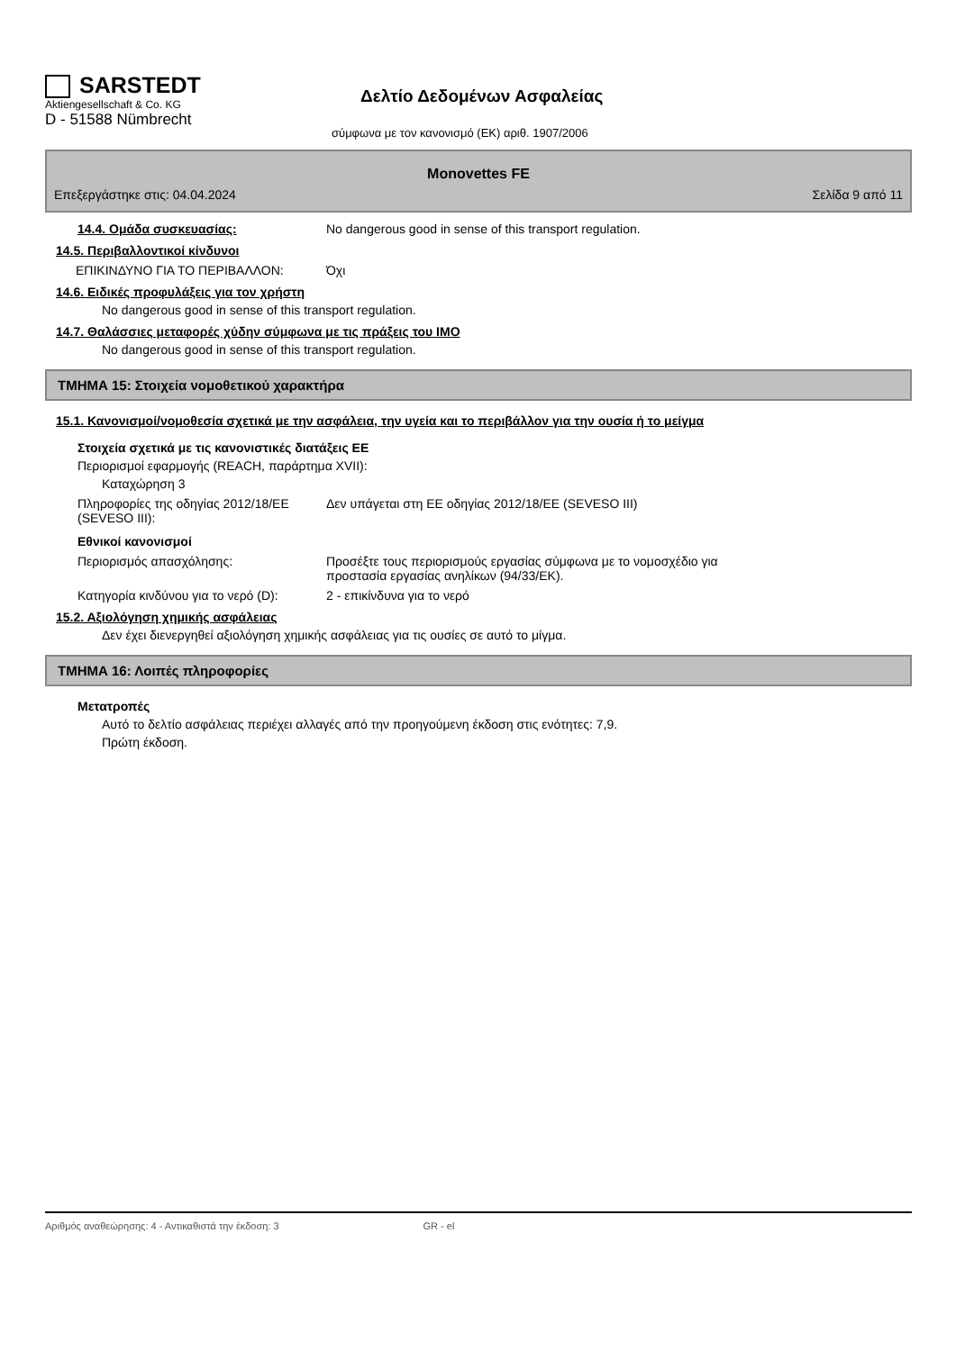SARSTEDT
Aktiengesellschaft & Co. KG
D - 51588 Nümbrecht
Δελτίο Δεδομένων Ασφαλείας
σύμφωνα με τον κανονισμό (ΕΚ) αριθ. 1907/2006
Monovettes FE
Επεξεργάστηκε στις: 04.04.2024 Σελίδα 9 από 11
14.4. Ομάδα συσκευασίας: No dangerous good in sense of this transport regulation.
14.5. Περιβαλλοντικοί κίνδυνοι
ΕΠΙΚΙΝΔΥΝΟ ΓΙΑ ΤΟ ΠΕΡΙΒΑΛΛΟΝ: Όχι
14.6. Ειδικές προφυλάξεις για τον χρήστη
No dangerous good in sense of this transport regulation.
14.7. Θαλάσσιες μεταφορές χύδην σύμφωνα με τις πράξεις του IMO
No dangerous good in sense of this transport regulation.
ΤΜΗΜΑ 15: Στοιχεία νομοθετικού χαρακτήρα
15.1. Κανονισμοί/νομοθεσία σχετικά με την ασφάλεια, την υγεία και το περιβάλλον για την ουσία ή το μείγμα
Στοιχεία σχετικά με τις κανονιστικές διατάξεις ΕΕ
Περιορισμοί εφαρμογής (REACH, παράρτημα XVII):
Καταχώρηση 3
Πληροφορίες της οδηγίας 2012/18/ΕΕ (SEVESO III):
Δεν υπάγεται στη ΕΕ οδηγίας 2012/18/ΕΕ (SEVESO III)
Εθνικοί κανονισμοί
Περιορισμός απασχόλησης: Προσέξτε τους περιορισμούς εργασίας σύμφωνα με το νομοσχέδιο για
προστασία εργασίας ανηλίκων (94/33/ΕΚ).
Κατηγορία κινδύνου για το νερό (D): 2 - επικίνδυνα για το νερό
15.2. Αξιολόγηση χημικής ασφάλειας
Δεν έχει διενεργηθεί αξιολόγηση χημικής ασφάλειας για τις ουσίες σε αυτό το μίγμα.
ΤΜΗΜΑ 16: Λοιπές πληροφορίες
Μετατροπές
Αυτό το δελτίο ασφάλειας περιέχει αλλαγές από την προηγούμενη έκδοση στις ενότητες: 7,9.
Πρώτη έκδοση.
Αριθμός αναθεώρησης: 4 - Αντικαθιστά την έκδοση: 3 GR - el